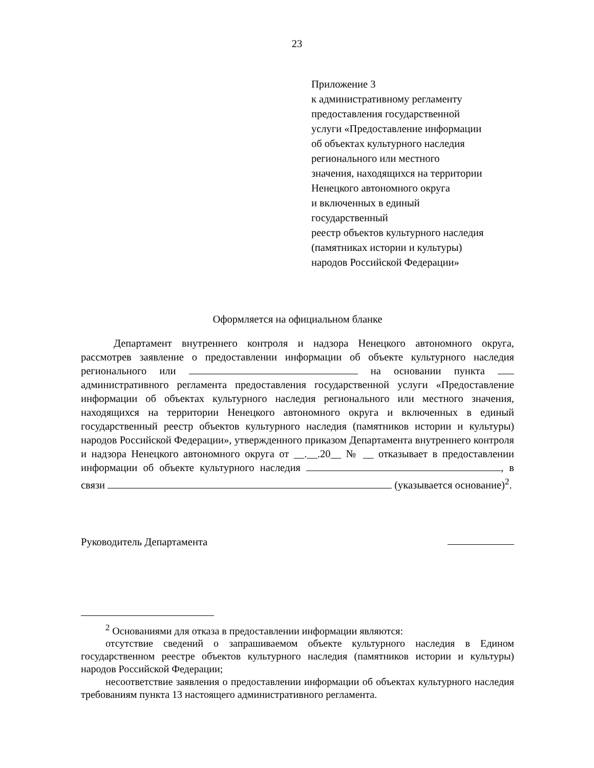23
Приложение 3
к административному регламенту
предоставления государственной
услуги «Предоставление информации
об объектах культурного наследия
регионального или местного
значения, находящихся на территории
Ненецкого автономного округа
и включенных в единый
государственный
реестр объектов культурного наследия
(памятниках истории и культуры)
народов Российской Федерации»
Оформляется на официальном бланке
Департамент внутреннего контроля и надзора Ненецкого автономного округа, рассмотрев заявление о предоставлении информации об объекте культурного наследия регионального или на основании пункта административного регламента предоставления государственной услуги «Предоставление информации об объектах культурного наследия регионального или местного значения, находящихся на территории Ненецкого автономного округа и включенных в единый государственный реестр объектов культурного наследия (памятников истории и культуры) народов Российской Федерации», утвержденного приказом Департамента внутреннего контроля и надзора Ненецкого автономного округа от __.__.20__ № __ отказывает в предоставлении информации об объекте культурного наследия , в связи (указывается основание)<sup>2</sup>.
Руководитель Департамента
<sup>2</sup> Основаниями для отказа в предоставлении информации являются:
отсутствие сведений о запрашиваемом объекте культурного наследия в Едином государственном реестре объектов культурного наследия (памятников истории и культуры) народов Российской Федерации;
несоответствие заявления о предоставлении информации об объектах культурного наследия требованиям пункта 13 настоящего административного регламента.